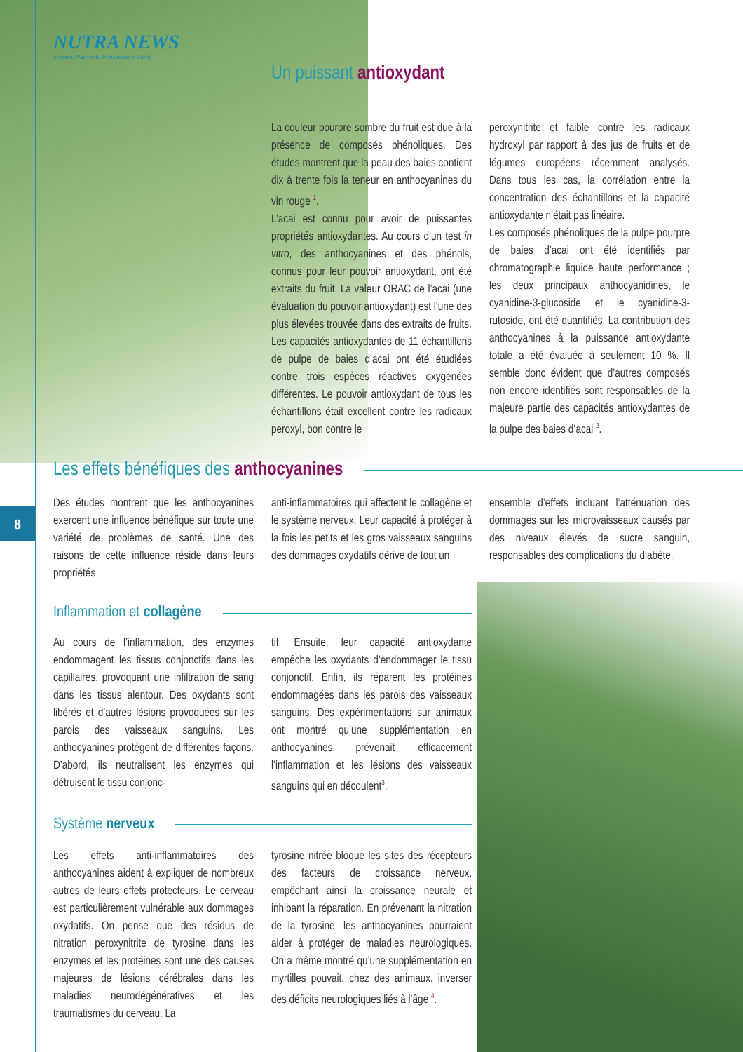NUTRA NEWS
Science, Nutrition, Prévention et Santé
8
Un puissant antioxydant
La couleur pourpre sombre du fruit est due à la présence de composés phénoliques. Des études montrent que la peau des baies contient dix à trente fois la teneur en anthocyanines du vin rouge <sup>1</sup>.
L’acai est connu pour avoir de puissantes propriétés antioxydantes. Au cours d’un test in vitro, des anthocyanines et des phénols, connus pour leur pouvoir antioxydant, ont été extraits du fruit. La valeur ORAC de l’acai (une évaluation du pouvoir antioxydant) est l’une des plus élevées trouvée dans des extraits de fruits.
Les capacités antioxydantes de 11 échantillons de pulpe de baies d’acai ont été étudiées contre trois espèces réactives oxygénées différentes. Le pouvoir antioxydant de tous les échantillons était excellent contre les radicaux peroxyl, bon contre le
peroxynitrite et faible contre les radicaux hydroxyl par rapport à des jus de fruits et de légumes européens récemment analysés. Dans tous les cas, la corrélation entre la concentration des échantillons et la capacité antioxydante n’était pas linéaire.
Les composés phénoliques de la pulpe pourpre de baies d’acai ont été identifiés par chromatographie liquide haute performance ; les deux principaux anthocyanidines, le cyanidine-3-glucoside et le cyanidine-3-rutoside, ont été quantifiés. La contribution des anthocyanines à la puissance antioxydante totale a été évaluée à seulement 10 %. Il semble donc évident que d’autres composés non encore identifiés sont responsables de la majeure partie des capacités antioxydantes de la pulpe des baies d’acai <sup>2</sup>.
Les effets bénéfiques des anthocyanines
Des études montrent que les anthocyanines exercent une influence bénéfique sur toute une variété de problèmes de santé. Une des raisons de cette influence réside dans leurs propriétés
anti-inflammatoires qui affectent le collagène et le système nerveux. Leur capacité à protéger à la fois les petits et les gros vaisseaux sanguins des dommages oxydatifs dérive de tout un
ensemble d’effets incluant l’atténuation des dommages sur les microvaisseaux causés par des niveaux élevés de sucre sanguin, responsables des complications du diabète.
Inflammation et collagène
Au cours de l’inflammation, des enzymes endommagent les tissus conjonctifs dans les capillaires, provoquant une infiltration de sang dans les tissus alentour. Des oxydants sont libérés et d’autres lésions provoquées sur les parois des vaisseaux sanguins. Les anthocyanines protègent de différentes façons. D’abord, ils neutralisent les enzymes qui détruisent le tissu conjonc-
tif. Ensuite, leur capacité antioxydante empêche les oxydants d’endommager le tissu conjonctif. Enfin, ils réparent les protéines endommagées dans les parois des vaisseaux sanguins. Des expérimentations sur animaux ont montré qu’une supplémentation en anthocyanines prévenait efficacement l’inflammation et les lésions des vaisseaux sanguins qui en découlent<sup>3</sup>.
Système nerveux
Les effets anti-inflammatoires des anthocyanines aident à expliquer de nombreux autres de leurs effets protecteurs. Le cerveau est particulièrement vulnérable aux dommages oxydatifs. On pense que des résidus de nitration peroxynitrite de tyrosine dans les enzymes et les protéines sont une des causes majeures de lésions cérébrales dans les maladies neurodégénératives et les traumatismes du cerveau. La
tyrosine nitrée bloque les sites des récepteurs des facteurs de croissance nerveux, empêchant ainsi la croissance neurale et inhibant la réparation. En prévenant la nitration de la tyrosine, les anthocyanines pourraient aider à protéger de maladies neurologiques. On a même montré qu’une supplémentation en myrtilles pouvait, chez des animaux, inverser des déficits neurologiques liés à l’âge <sup>4</sup>.